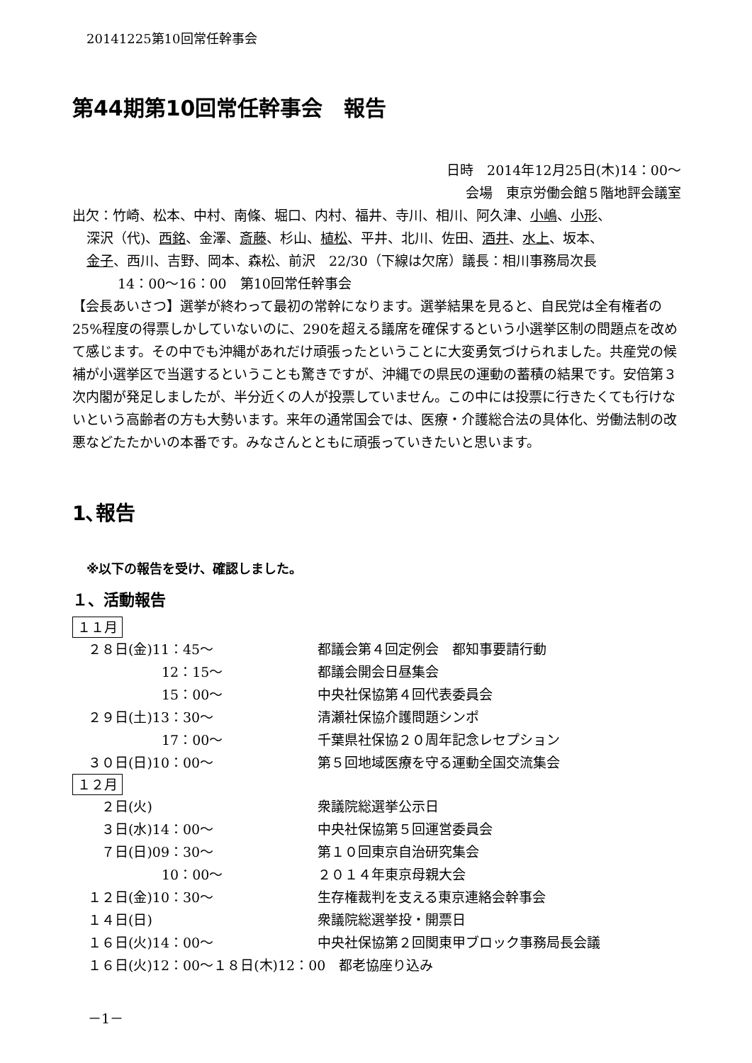20141225第10回常任幹事会
第44期第10回常任幹事会　報告
日時　2014年12月25日(木)14：00～
会場　東京労働会館５階地評会議室
出欠：竹崎、松本、中村、南條、堀口、内村、福井、寺川、相川、阿久津、小嶋、小形、
深沢（代)、西銘、金澤、斎藤、杉山、植松、平井、北川、佐田、酒井、水上、坂本、
金子、西川、吉野、岡本、森松、前沢　22/30（下線は欠席）議長：相川事務局次長
14：00～16：00　第10回常任幹事会
【会長あいさつ】選挙が終わって最初の常幹になります。選挙結果を見ると、自民党は全有権者の25%程度の得票しかしていないのに、290を超える議席を確保するという小選挙区制の問題点を改めて感じます。その中でも沖縄があれだけ頑張ったということに大変勇気づけられました。共産党の候補が小選挙区で当選するということも驚きですが、沖縄での県民の運動の蓄積の結果です。安倍第３次内閣が発足しましたが、半分近くの人が投票していません。この中には投票に行きたくても行けないという高齢者の方も大勢います。来年の通常国会では、医療・介護総合法の具体化、労働法制の改悪などたたかいの本番です。みなさんとともに頑張っていきたいと思います。
1､報告
※以下の報告を受け、確認しました。
１、活動報告
１１月
| ２８日(金)11：45～ | 都議会第４回定例会 都知事要請行動 |
| 12：15～ | 都議会開会日昼集会 |
| 15：00～ | 中央社保協第４回代表委員会 |
| ２９日(土)13：30～ | 清瀬社保協介護問題シンポ |
| 17：00～ | 千葉県社保協２０周年記念レセプション |
| ３０日(日)10：00～ | 第５回地域医療を守る運動全国交流集会 |
１２月
| ２日(火) | 衆議院総選挙公示日 |
| ３日(水)14：00～ | 中央社保協第５回運営委員会 |
| ７日(日)09：30～ | 第１０回東京自治研究集会 |
| 10：00～ | ２０１４年東京母親大会 |
| １２日(金)10：30～ | 生存権裁判を支える東京連絡会幹事会 |
| １４日(日) | 衆議院総選挙投・開票日 |
| １６日(火)14：00～ | 中央社保協第２回関東甲ブロック事務局長会議 |
| １６日(火)12：00～１８日(木)12：00 都老協座り込み | |
－1－